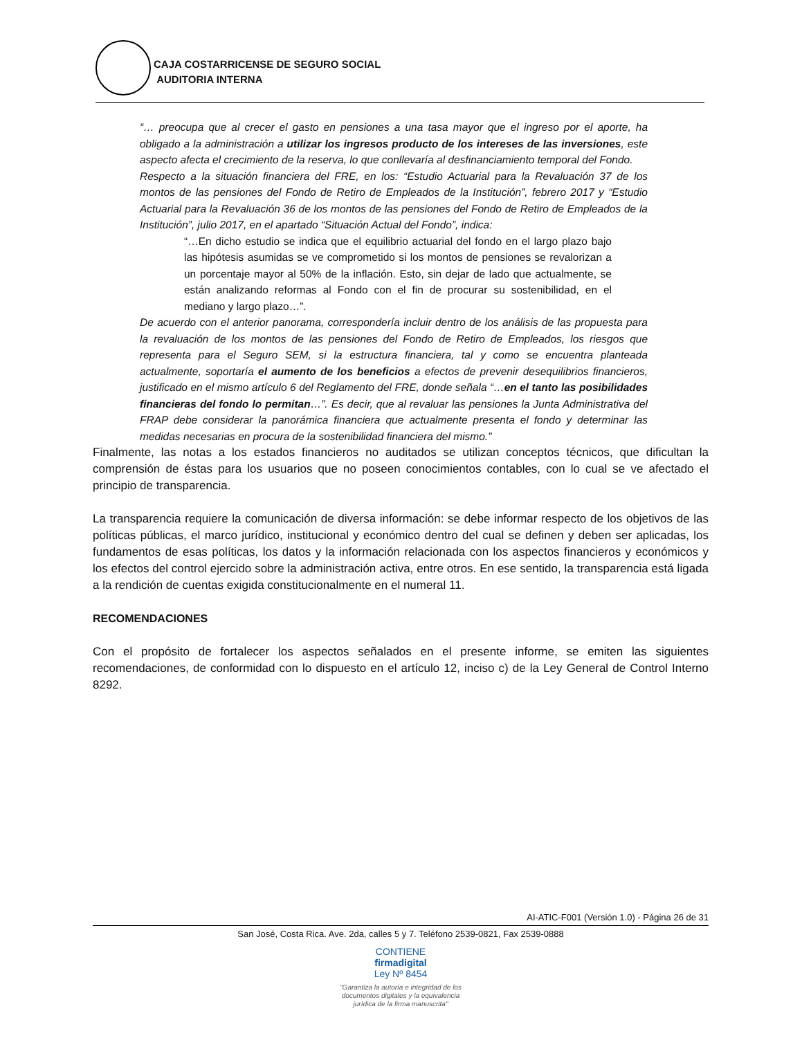CAJA COSTARRICENSE DE SEGURO SOCIAL
AUDITORIA INTERNA
“… preocupa que al crecer el gasto en pensiones a una tasa mayor que el ingreso por el aporte, ha obligado a la administración a utilizar los ingresos producto de los intereses de las inversiones, este aspecto afecta el crecimiento de la reserva, lo que conllevaría al desfinanciamiento temporal del Fondo.
Respecto a la situación financiera del FRE, en los: “Estudio Actuarial para la Revaluación 37 de los montos de las pensiones del Fondo de Retiro de Empleados de la Institución”, febrero 2017 y “Estudio Actuarial para la Revaluación 36 de los montos de las pensiones del Fondo de Retiro de Empleados de la Institución”, julio 2017, en el apartado “Situación Actual del Fondo”, indica:
“…En dicho estudio se indica que el equilibrio actuarial del fondo en el largo plazo bajo las hipótesis asumidas se ve comprometido si los montos de pensiones se revalorizan a un porcentaje mayor al 50% de la inflación. Esto, sin dejar de lado que actualmente, se están analizando reformas al Fondo con el fin de procurar su sostenibilidad, en el mediano y largo plazo…”.
De acuerdo con el anterior panorama, correspondería incluir dentro de los análisis de las propuesta para la revaluación de los montos de las pensiones del Fondo de Retiro de Empleados, los riesgos que representa para el Seguro SEM, si la estructura financiera, tal y como se encuentra planteada actualmente, soportaría el aumento de los beneficios a efectos de prevenir desequilibrios financieros, justificado en el mismo artículo 6 del Reglamento del FRE, donde señala “…en el tanto las posibilidades financieras del fondo lo permitan…”. Es decir, que al revaluar las pensiones la Junta Administrativa del FRAP debe considerar la panorámica financiera que actualmente presenta el fondo y determinar las medidas necesarias en procura de la sostenibilidad financiera del mismo.”
Finalmente, las notas a los estados financieros no auditados se utilizan conceptos técnicos, que dificultan la comprensión de éstas para los usuarios que no poseen conocimientos contables, con lo cual se ve afectado el principio de transparencia.
La transparencia requiere la comunicación de diversa información: se debe informar respecto de los objetivos de las políticas públicas, el marco jurídico, institucional y económico dentro del cual se definen y deben ser aplicadas, los fundamentos de esas políticas, los datos y la información relacionada con los aspectos financieros y económicos y los efectos del control ejercido sobre la administración activa, entre otros. En ese sentido, la transparencia está ligada a la rendición de cuentas exigida constitucionalmente en el numeral 11.
RECOMENDACIONES
Con el propósito de fortalecer los aspectos señalados en el presente informe, se emiten las siguientes recomendaciones, de conformidad con lo dispuesto en el artículo 12, inciso c) de la Ley General de Control Interno 8292.
AI-ATIC-F001 (Versión 1.0) - Página 26 de 31
San José, Costa Rica. Ave. 2da, calles 5 y 7. Teléfono 2539-0821, Fax 2539-0888
CONTIENE
firmadigital
Ley Nº 8454
"Garantiza la autoría e integridad de los
documentos digitales y la equivalencia
jurídica de la firma manuscrita"